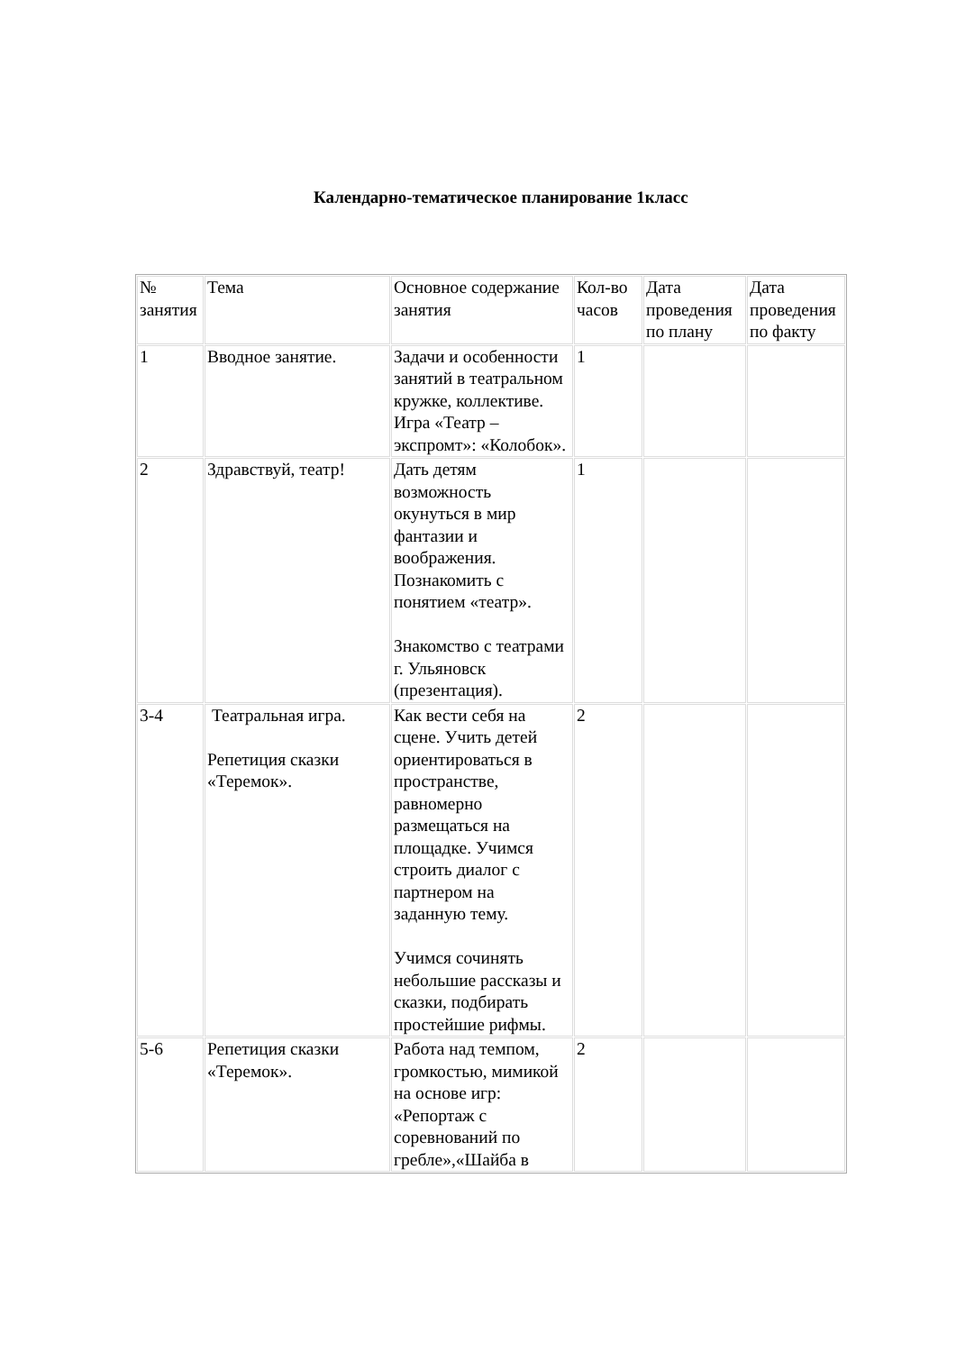Календарно-тематическое планирование 1класс
| № занятия | Тема | Основное содержание занятия | Кол-во часов | Дата проведения по плану | Дата проведения по факту |
| 1 | Вводное занятие. | Задачи и особенности занятий в театральном кружке, коллективе. Игра «Театр – экспромт»: «Колобок». | 1 | | |
| 2 | Здравствуй, театр! | Дать детям возможность окунуться в мир фантазии и воображения. Познакомить с понятием «театр». Знакомство с театрами г. Ульяновск (презентация). | 1 | | |
| 3-4 | Театральная игра. Репетиция сказки «Теремок». | Как вести себя на сцене. Учить детей ориентироваться в пространстве, равномерно размещаться на площадке. Учимся строить диалог с партнером на заданную тему. Учимся сочинять небольшие рассказы и сказки, подбирать простейшие рифмы. | 2 | | |
| 5-6 | Репетиция сказки «Теремок». | Работа над темпом, громкостью, мимикой на основе игр: «Репортаж с соревнований по гребле»,«Шайба в | 2 | | |